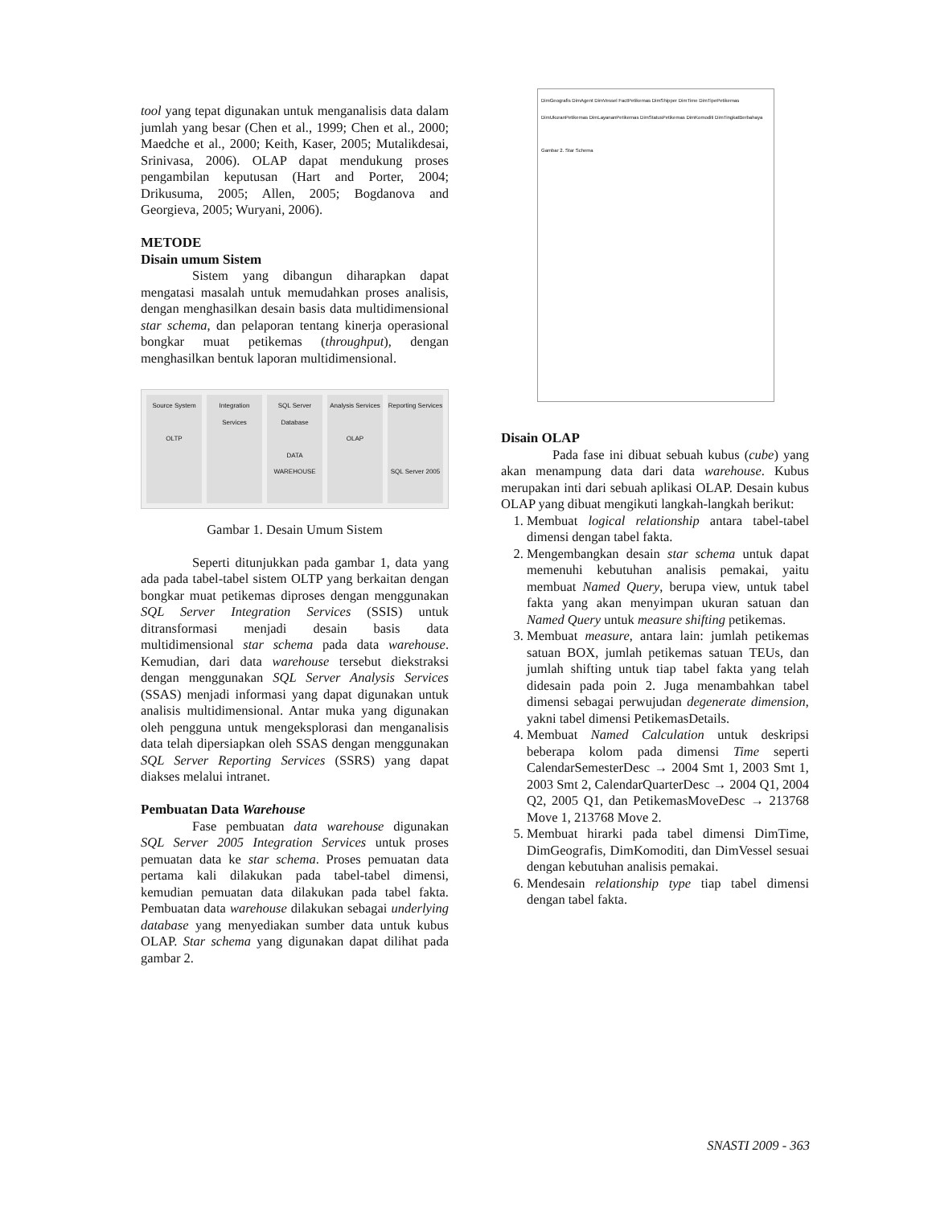tool yang tepat digunakan untuk menganalisis data dalam jumlah yang besar (Chen et al., 1999; Chen et al., 2000; Maedche et al., 2000; Keith, Kaser, 2005; Mutalikdesai, Srinivasa, 2006). OLAP dapat mendukung proses pengambilan keputusan (Hart and Porter, 2004; Drikusuma, 2005; Allen, 2005; Bogdanova and Georgieva, 2005; Wuryani, 2006).
METODE
Disain umum Sistem
Sistem yang dibangun diharapkan dapat mengatasi masalah untuk memudahkan proses analisis, dengan menghasilkan desain basis data multidimensional star schema, dan pelaporan tentang kinerja operasional bongkar muat petikemas (throughput), dengan menghasilkan bentuk laporan multidimensional.
Source System
OLTP
Integration Services SQL Server Database
DATA WAREHOUSE
Analysis Services
OLAP
Reporting Services
SQL Server 2005
Gambar 1. Desain Umum Sistem
Seperti ditunjukkan pada gambar 1, data yang ada pada tabel-tabel sistem OLTP yang berkaitan dengan bongkar muat petikemas diproses dengan menggunakan SQL Server Integration Services (SSIS) untuk ditransformasi menjadi desain basis data multidimensional star schema pada data warehouse. Kemudian, dari data warehouse tersebut diekstraksi dengan menggunakan SQL Server Analysis Services (SSAS) menjadi informasi yang dapat digunakan untuk analisis multidimensional. Antar muka yang digunakan oleh pengguna untuk mengeksplorasi dan menganalisis data telah dipersiapkan oleh SSAS dengan menggunakan SQL Server Reporting Services (SSRS) yang dapat diakses melalui intranet.
Pembuatan Data Warehouse
Fase pembuatan data warehouse digunakan SQL Server 2005 Integration Services untuk proses pemuatan data ke star schema. Proses pemuatan data pertama kali dilakukan pada tabel-tabel dimensi, kemudian pemuatan data dilakukan pada tabel fakta. Pembuatan data warehouse dilakukan sebagai underlying database yang menyediakan sumber data untuk kubus OLAP. Star schema yang digunakan dapat dilihat pada gambar 2.
DimGeografis DimAgent DimVessel FactPetikemas DimShipper DimTime DimTipePetikemas DimUkuranPetikemas DimLayananPetikemas DimStatusPetikemas DimKomoditi DimTingkatBerbahaya
Gambar 2. Star Schema
Disain OLAP
Pada fase ini dibuat sebuah kubus (cube) yang akan menampung data dari data warehouse. Kubus merupakan inti dari sebuah aplikasi OLAP. Desain kubus OLAP yang dibuat mengikuti langkah-langkah berikut:
1. Membuat logical relationship antara tabel-tabel dimensi dengan tabel fakta.
2. Mengembangkan desain star schema untuk dapat memenuhi kebutuhan analisis pemakai, yaitu membuat Named Query, berupa view, untuk tabel fakta yang akan menyimpan ukuran satuan dan Named Query untuk measure shifting petikemas.
3. Membuat measure, antara lain: jumlah petikemas satuan BOX, jumlah petikemas satuan TEUs, dan jumlah shifting untuk tiap tabel fakta yang telah didesain pada poin 2. Juga menambahkan tabel dimensi sebagai perwujudan degenerate dimension, yakni tabel dimensi PetikemasDetails.
4. Membuat Named Calculation untuk deskripsi beberapa kolom pada dimensi Time seperti CalendarSemesterDesc → 2004 Smt 1, 2003 Smt 1, 2003 Smt 2, CalendarQuarterDesc → 2004 Q1, 2004 Q2, 2005 Q1, dan PetikemasMoveDesc → 213768 Move 1, 213768 Move 2.
5. Membuat hirarki pada tabel dimensi DimTime, DimGeografis, DimKomoditi, dan DimVessel sesuai dengan kebutuhan analisis pemakai.
6. Mendesain relationship type tiap tabel dimensi dengan tabel fakta.
SNASTI 2009 - 363